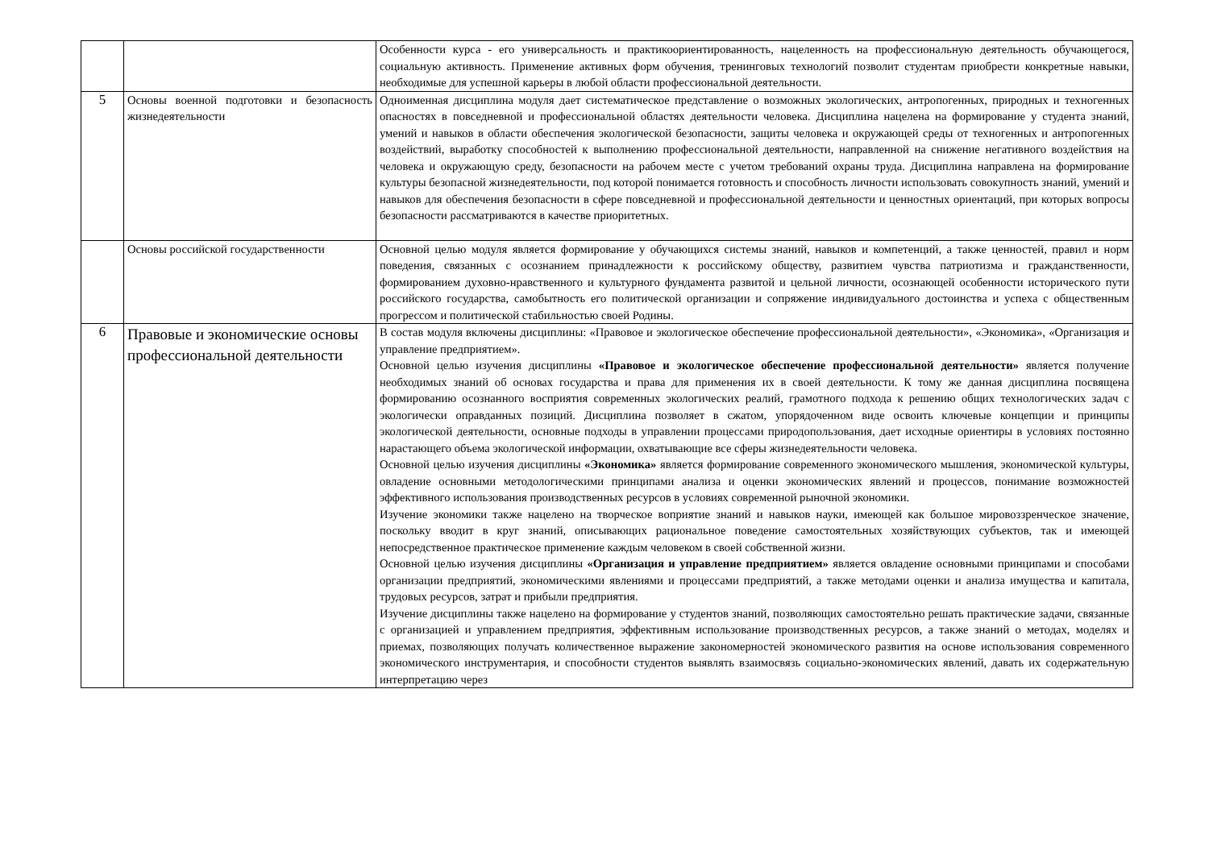| | | Особенности курса - его универсальность и практикоориентированность, нацеленность на профессиональную деятельность обучающегося, социальную активность. Применение активных форм обучения, тренинговых технологий позволит студентам приобрести конкретные навыки, необходимые для успешной карьеры в любой области профессиональной деятельности. |
| 5 | Основы военной подготовки и безопасность жизнедеятельности | Одноименная дисциплина модуля дает систематическое представление о возможных экологических, антропогенных, природных и техногенных опасностях в повседневной и профессиональной областях деятельности человека. Дисциплина нацелена на формирование у студента знаний, умений и навыков в области обеспечения экологической безопасности, защиты человека и окружающей среды от техногенных и антропогенных воздействий, выработку способностей к выполнению профессиональной деятельности, направленной на снижение негативного воздействия на человека и окружающую среду, безопасности на рабочем месте с учетом требований охраны труда. Дисциплина направлена на формирование культуры безопасной жизнедеятельности, под которой понимается готовность и способность личности использовать совокупность знаний, умений и навыков для обеспечения безопасности в сфере повседневной и профессиональной деятельности и ценностных ориентаций, при которых вопросы безопасности рассматриваются в качестве приоритетных. |
| | Основы российской государственности | Основной целью модуля является формирование у обучающихся системы знаний, навыков и компетенций, а также ценностей, правил и норм поведения, связанных с осознанием принадлежности к российскому обществу, развитием чувства патриотизма и гражданственности, формированием духовно-нравственного и культурного фундамента развитой и цельной личности, осознающей особенности исторического пути российского государства, самобытность его политической организации и сопряжение индивидуального достоинства и успеха с общественным прогрессом и политической стабильностью своей Родины. |
| 6 | Правовые и экономические основы профессиональной деятельности | В состав модуля включены дисциплины: «Правовое и экологическое обеспечение профессиональной деятельности», «Экономика», «Организация и управление предприятием». Основной целью изучения дисциплины «Правовое и экологическое обеспечение профессиональной деятельности» является получение необходимых знаний об основах государства и права для применения их в своей деятельности. К тому же данная дисциплина посвящена формированию осознанного восприятия современных экологических реалий, грамотного подхода к решению общих технологических задач с экологически оправданных позиций. Дисциплина позволяет в сжатом, упорядоченном виде освоить ключевые концепции и принципы экологической деятельности, основные подходы в управлении процессами природопользования, дает исходные ориентиры в условиях постоянно нарастающего объема экологической информации, охватывающие все сферы жизнедеятельности человека. Основной целью изучения дисциплины «Экономика» является формирование современного экономического мышления, экономической культуры, овладение основными методологическими принципами анализа и оценки экономических явлений и процессов, понимание возможностей эффективного использования производственных ресурсов в условиях современной рыночной экономики. Изучение экономики также нацелено на творческое воприятие знаний и навыков науки, имеющей как большое мировоззренческое значение, поскольку вводит в круг знаний, описывающих рациональное поведение самостоятельных хозяйствующих субъектов, так и имеющей непосредственное практическое применение каждым человеком в своей собственной жизни. Основной целью изучения дисциплины «Организация и управление предприятием» является овладение основными принципами и способами организации предприятий, экономическими явлениями и процессами предприятий, а также методами оценки и анализа имущества и капитала, трудовых ресурсов, затрат и прибыли предприятия. Изучение дисциплины также нацелено на формирование у студентов знаний, позволяющих самостоятельно решать практические задачи, связанные с организацией и управлением предприятия, эффективным использование производственных ресурсов, а также знаний о методах, моделях и приемах, позволяющих получать количественное выражение закономерностей экономического развития на основе использования современного экономического инструментария, и способности студентов выявлять взаимосвязь социально-экономических явлений, давать их содержательную интерпретацию через |